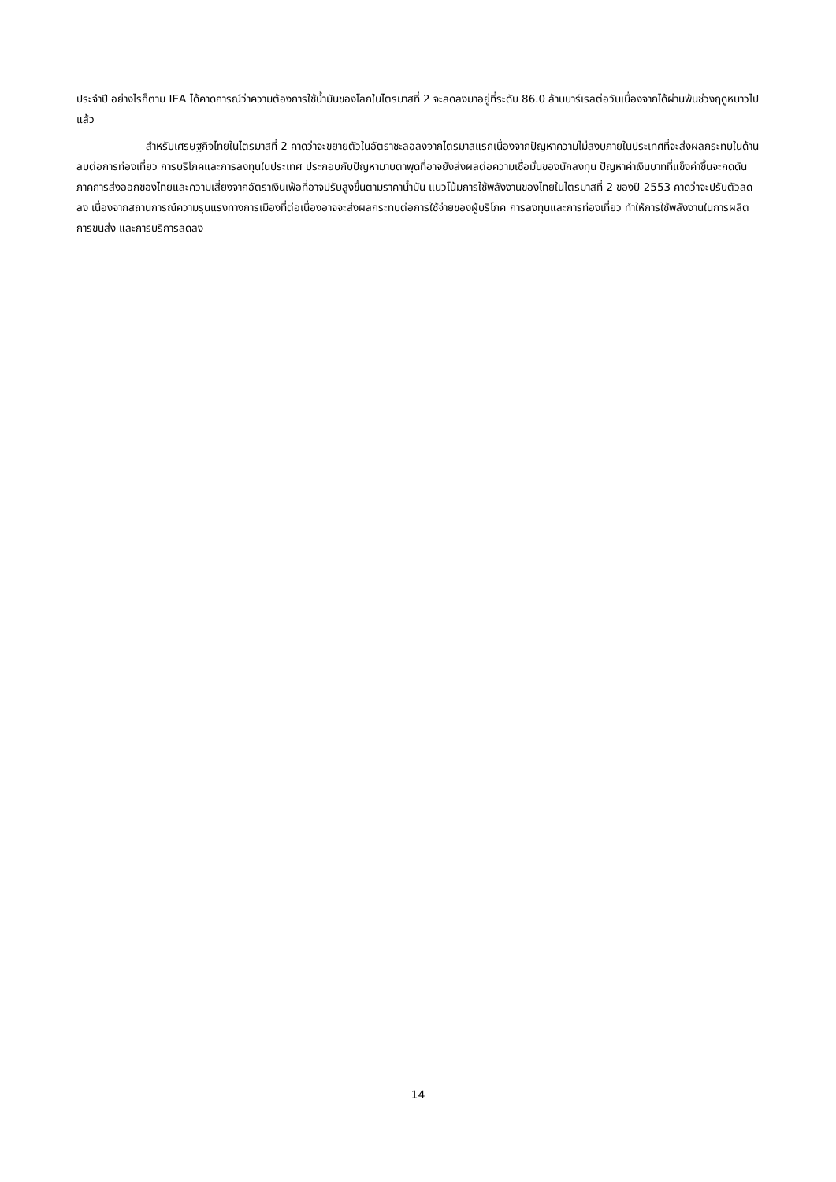ประจำปี อย่างไรก็ตาม IEA ได้คาดการณ์ว่าความต้องการใช้น้ำมันของโลกในไตรมาสที่ 2 จะลดลงมาอยู่ที่ระดับ 86.0 ล้านบาร์เรลต่อวันเนื่องจากได้ผ่านพ้นช่วงฤดูหนาวไปแล้ว
สำหรับเศรษฐกิจไทยในไตรมาสที่ 2 คาดว่าจะขยายตัวในอัตราชะลอลงจากไตรมาสแรกเนื่องจากปัญหาความไม่สงบภายในประเทศที่จะส่งผลกระทบในด้านลบต่อการท่องเที่ยว การบริโภคและการลงทุนในประเทศ ประกอบกับปัญหามาบตาพุดที่อาจยังส่งผลต่อความเชื่อมั่นของนักลงทุน ปัญหาค่าเงินบาทที่แข็งค่าขึ้นจะกดดันภาคการส่งออกของไทยและความเสี่ยงจากอัตราเงินเฟ้อที่อาจปรับสูงขึ้นตามราคาน้ำมัน แนวโน้มการใช้พลังงานของไทยในไตรมาสที่ 2 ของปี 2553 คาดว่าจะปรับตัวลดลง เนื่องจากสถานการณ์ความรุนแรงทางการเมืองที่ต่อเนื่องอาจจะส่งผลกระทบต่อการใช้จ่ายของผู้บริโภค การลงทุนและการท่องเที่ยว ทำให้การใช้พลังงานในการผลิต การขนส่ง และการบริการลดลง
14